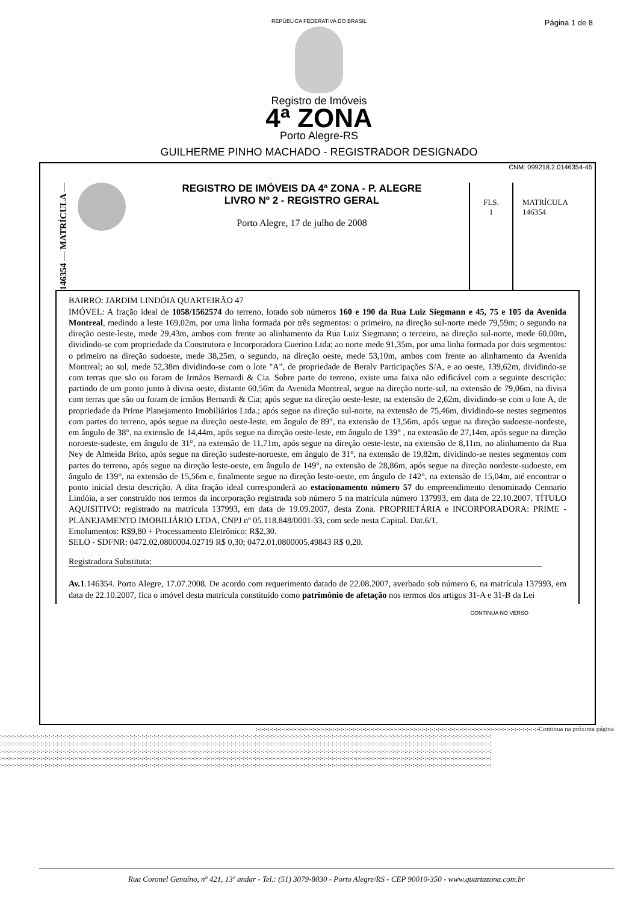Página 1 de 8
REPÚBLICA FEDERATIVA DO BRASIL
Registro de Imóveis
4ª ZONA
Porto Alegre-RS
GUILHERME PINHO MACHADO - REGISTRADOR DESIGNADO
CNM: 099218.2.0146354-45
146354 — MATRÍCULA —
REGISTRO DE IMÓVEIS DA 4ª ZONA - P. ALEGRE
LIVRO Nº 2 - REGISTRO GERAL
Porto Alegre, 17 de julho de 2008
FLS.
1
MATRÍCULA
146354
BAIRRO: JARDIM LINDÓIA QUARTEIRÃO 47
IMÓVEL: A fração ideal de 1058/1562574 do terreno, lotado sob números 160 e 190 da Rua Luiz Siegmann e 45, 75 e 105 da Avenida Montreal, medindo a leste 169,02m, por uma linha formada por três segmentos: o primeiro, na direção sul-norte mede 79,59m; o segundo na direção oeste-leste, mede 29,43m, ambos com frente ao alinhamento da Rua Luiz Siegmann; o terceiro, na direção sul-norte, mede 60,00m, dividindo-se com propriedade da Construtora e Incorporadora Guerino Ltda; ao norte mede 91,35m, por uma linha formada por dois segmentos: o primeiro na direção sudoeste, mede 38,25m, o segundo, na direção oeste, mede 53,10m, ambos com frente ao alinhamento da Avenida Montreal; ao sul, mede 52,38m dividindo-se com o lote "A", de propriedade de Beralv Participações S/A, e ao oeste, 139,62m, dividindo-se com terras que são ou foram de Irmãos Bernardi & Cia. Sobre parte do terreno, existe uma faixa não edificável com a seguinte descrição: partindo de um ponto junto à divisa oeste, distante 60,56m da Avenida Montreal, segue na direção norte-sul, na extensão de 79,06m, na divisa com terras que são ou foram de irmãos Bernardi & Cia; após segue na direção oeste-leste, na extensão de 2,62m, dividindo-se com o lote A, de propriedade da Prime Planejamento Imobiliários Ltda.; após segue na direção sul-norte, na extensão de 75,46m, dividindo-se nestes segmentos com partes do terreno, após segue na direção oeste-leste, em ângulo de 89°, na extensão de 13,56m, após segue na direção sudoeste-nordeste, em ângulo de 38°, na extensão de 14,44m, após segue na direção oeste-leste, em ângulo de 139° , na extensão de 27,14m, após segue na direção noroeste-sudeste, em ângulo de 31°, na extensão de 11,71m, após segue na direção oeste-leste, na extensão de 8,11m, no alinhamento da Rua Ney de Almeida Brito, após segue na direção sudeste-noroeste, em ângulo de 31°, na extensão de 19,82m, dividindo-se nestes segmentos com partes do terreno, após segue na direção leste-oeste, em ângulo de 149°, na extensão de 28,86m, após segue na direção nordeste-sudoeste, em ângulo de 139°, na extensão de 15,56m e, finalmente segue na direção leste-oeste, em ângulo de 142°, na extensão de 15,04m, até encontrar o ponto inicial desta descrição. A dita fração ideal corresponderá ao estacionamento número 57 do empreendimento denominado Cennario Lindóia, a ser construído nos termos da incorporação registrada sob número 5 na matrícula número 137993, em data de 22.10.2007. TÍTULO AQUISITIVO: registrado na matrícula 137993, em data de 19.09.2007, desta Zona. PROPRIETÁRIA e INCORPORADORA: PRIME - PLANEJAMENTO IMOBILIÁRIO LTDA, CNPJ nº 05.118.848/0001-33, com sede nesta Capital. Dat.6/1.
Emolumentos: R$9,80 + Processamento Eletrônico: R$2,30.
SELO - SDFNR: 0472.02.0800004.02719 R$ 0,30; 0472.01.0800005.49843 R$ 0,20.
Registradora Substituta:
Av.1.146354. Porto Alegre, 17.07.2008. De acordo com requerimento datado de 22.08.2007, averbado sob número 6, na matrícula 137993, em data de 22.10.2007, fica o imóvel desta matrícula constituído como patrimônio de afetação nos termos dos artigos 31-A e 31-B da Lei
CONTINUA NO VERSO
:-:-:-:-:-:-:-:-:-:-:-:-:-:-:-:-:-:-:-:-:-:-:-:-:-:-:-:-:-:-:-:-:-:-:-:-:-:-:-:-:-:-:-:-:-:-:-:-:-:-:-:-:-:-:-:-:-:-:-:-:-:-:-:-:-:-:-:-:-:-Continua na próxima página
:-:-:-:-:-:-:-:-:-:-:-:-:-:-:-:-:-:-:-:-:-:-:-:-:-:-:-:-:-:-:-:-:-:-:-:-:-:-:-:-:-:-:-:-:-:-:-:-:-:-:-:-:-:-:-:-:-:-:-:-:-:-:-:-:-:-:-:-:-:-:-:-:-:-:-:-:-:-:-:-:-:-:-:-:-:-:-:-:-:-:-:-:-:-:-:-:-:-:-:-:-:-:-:-:-:-:-:-:-:-:-:-:-:-:-:-:-:-:-:-:-:
:-:-:-:-:-:-:-:-:-:-:-:-:-:-:-:-:-:-:-:-:-:-:-:-:-:-:-:-:-:-:-:-:-:-:-:-:-:-:-:-:-:-:-:-:-:-:-:-:-:-:-:-:-:-:-:-:-:-:-:-:-:-:-:-:-:-:-:-:-:-:-:-:-:-:-:-:-:-:-:-:-:-:-:-:-:-:-:-:-:-:-:-:-:-:-:-:-:-:-:-:-:-:-:-:-:-:-:-:-:-:-:-:-:-:-:-:-:-:-:-:-:
:-:-:-:-:-:-:-:-:-:-:-:-:-:-:-:-:-:-:-:-:-:-:-:-:-:-:-:-:-:-:-:-:-:-:-:-:-:-:-:-:-:-:-:-:-:-:-:-:-:-:-:-:-:-:-:-:-:-:-:-:-:-:-:-:-:-:-:-:-:-:-:-:-:-:-:-:-:-:-:-:-:-:-:-:-:-:-:-:-:-:-:-:-:-:-:-:-:-:-:-:-:-:-:-:-:-:-:-:-:-:-:-:-:-:-:-:-:-:-:-:-:
:-:-:-:-:-:-:-:-:-:-:-:-:-:-:-:-:-:-:-:-:-:-:-:-:-:-:-:-:-:-:-:-:-:-:-:-:-:-:-:-:-:-:-:-:-:-:-:-:-:-:-:-:-:-:-:-:-:-:-:-:-:-:-:-:-:-:-:-:-:-:-:-:-:-:-:-:-:-:-:-:-:-:-:-:-:-:-:-:-:-:-:-:-:-:-:-:-:-:-:-:-:-:-:-:-:-:-:-:-:-:-:-:-:-:-:-:-:-:-:-:-:
:-:-:-:-:-:-:-:-:-:-:-:-:-:-:-:-:-:-:-:-:-:-:-:-:-:-:-:-:-:-:-:-:-:-:-:-:-:-:-:-:-:-:-:-:-:-:-:-:-:-:-:-:-:-:-:-:-:-:-:-:-:-:-:-:-:-:-:-:-:-:-:-:-:-:-:-:-:-:-:-:-:-:-:-:-:-:-:-:-:-:-:-:-:-:-:-:-:-:-:-:-:-:-:-:-:-:-:-:-:-:-:-:-:-:-:-:-:-:-:-:-:
Rua Coronel Genuíno, nº 421, 13º andar - Tel.: (51) 3079-8030 - Porto Alegre/RS - CEP 90010-350 - www.quartazona.com.br